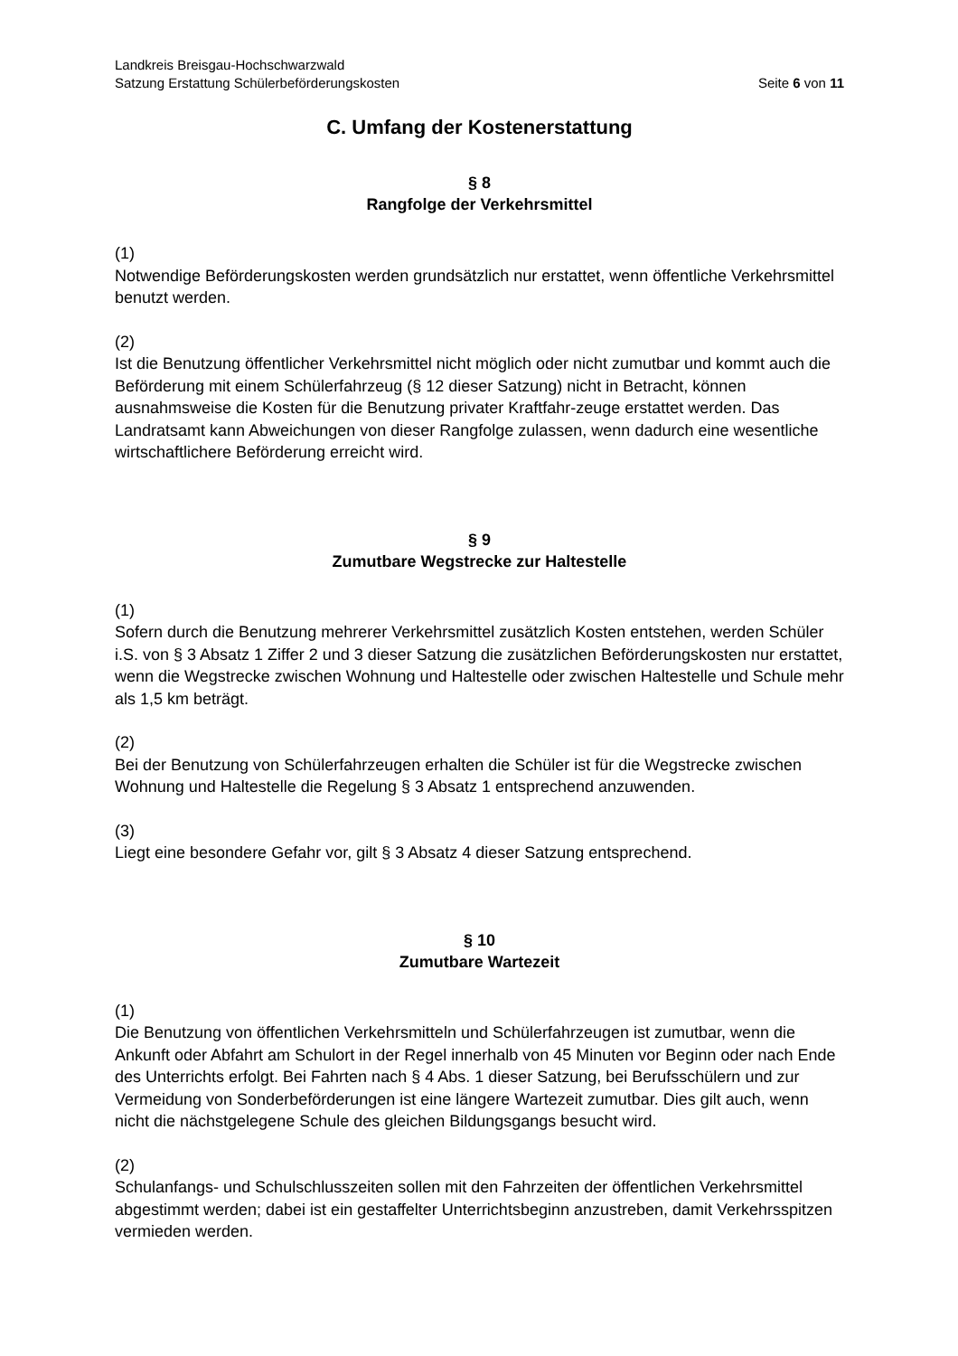Landkreis Breisgau-Hochschwarzwald
Satzung Erstattung Schülerbeförderungskosten Seite 6 von 11
C. Umfang der Kostenerstattung
§ 8
Rangfolge der Verkehrsmittel
(1)
Notwendige Beförderungskosten werden grundsätzlich nur erstattet, wenn öffentliche Verkehrsmittel benutzt werden.
(2)
Ist die Benutzung öffentlicher Verkehrsmittel nicht möglich oder nicht zumutbar und kommt auch die Beförderung mit einem Schülerfahrzeug (§ 12 dieser Satzung) nicht in Betracht, können ausnahmsweise die Kosten für die Benutzung privater Kraftfahr-zeuge erstattet werden. Das Landratsamt kann Abweichungen von dieser Rangfolge zulassen, wenn dadurch eine wesentliche wirtschaftlichere Beförderung erreicht wird.
§ 9
Zumutbare Wegstrecke zur Haltestelle
(1)
Sofern durch die Benutzung mehrerer Verkehrsmittel zusätzlich Kosten entstehen, werden Schüler i.S. von § 3 Absatz 1 Ziffer 2 und 3 dieser Satzung die zusätzlichen Beförderungskosten nur erstattet, wenn die Wegstrecke zwischen Wohnung und Haltestelle oder zwischen Haltestelle und Schule mehr als 1,5 km beträgt.
(2)
Bei der Benutzung von Schülerfahrzeugen erhalten die Schüler ist für die Wegstrecke zwischen Wohnung und Haltestelle die Regelung § 3 Absatz 1 entsprechend anzuwenden.
(3)
Liegt eine besondere Gefahr vor, gilt § 3 Absatz 4 dieser Satzung entsprechend.
§ 10
Zumutbare Wartezeit
(1)
Die Benutzung von öffentlichen Verkehrsmitteln und Schülerfahrzeugen ist zumutbar, wenn die Ankunft oder Abfahrt am Schulort in der Regel innerhalb von 45 Minuten vor Beginn oder nach Ende des Unterrichts erfolgt. Bei Fahrten nach § 4 Abs. 1 dieser Satzung, bei Berufsschülern und zur Vermeidung von Sonderbeförderungen ist eine längere Wartezeit zumutbar. Dies gilt auch, wenn nicht die nächstgelegene Schule des gleichen Bildungsgangs besucht wird.
(2)
Schulanfangs- und Schulschlusszeiten sollen mit den Fahrzeiten der öffentlichen Verkehrsmittel abgestimmt werden; dabei ist ein gestaffelter Unterrichtsbeginn anzustreben, damit Verkehrsspitzen vermieden werden.